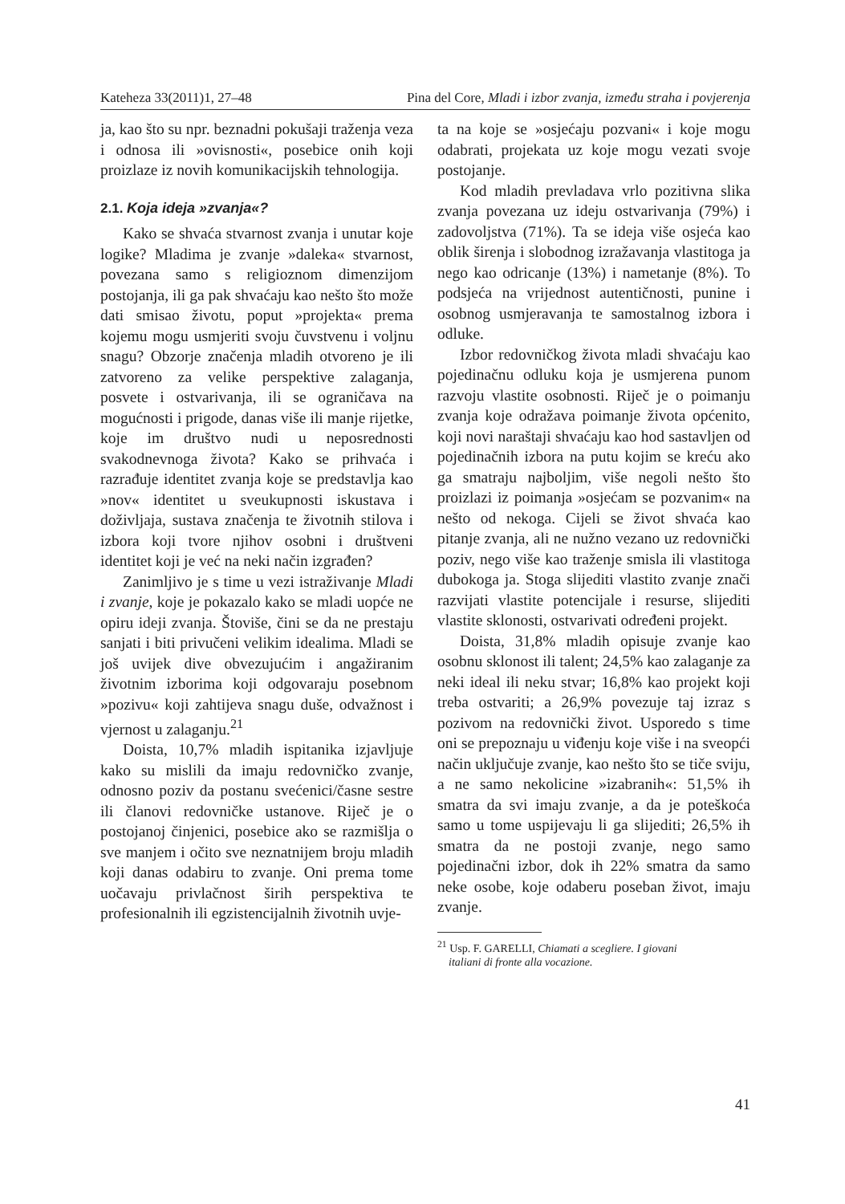Kateheza 33(2011)1, 27–48 Pina del Core, Mladi i izbor zvanja, između straha i povjerenja
ja, kao što su npr. beznadni pokušaji traženja veza i odnosa ili »ovisnosti«, posebice onih koji proizlaze iz novih komunikacijskih tehnologija.
2.1. Koja ideja »zvanja«?
Kako se shvaća stvarnost zvanja i unutar koje logike? Mladima je zvanje »daleka« stvarnost, povezana samo s religioznom dimenzijom postojanja, ili ga pak shvaćaju kao nešto što može dati smisao životu, poput »projekta« prema kojemu mogu usmjeriti svoju čuvstvenu i voljnu snagu? Obzorje značenja mladih otvoreno je ili zatvoreno za velike perspektive zalaganja, posvete i ostvarivanja, ili se ograničava na mogućnosti i prigode, danas više ili manje rijetke, koje im društvo nudi u neposrednosti svakodnevnoga života? Kako se prihvaća i razrađuje identitet zvanja koje se predstavlja kao »nov« identitet u sveukupnosti iskustava i doživljaja, sustava značenja te životnih stilova i izbora koji tvore njihov osobni i društveni identitet koji je već na neki način izgrađen?
Zanimljivo je s time u vezi istraživanje Mladi i zvanje, koje je pokazalo kako se mladi uopće ne opiru ideji zvanja. Štoviše, čini se da ne prestaju sanjati i biti privučeni velikim idealima. Mladi se još uvijek dive obvezujućim i angažiranim životnim izborima koji odgovaraju posebnom »pozivu« koji zahtijeva snagu duše, odvažnost i vjernost u zalaganju.<sup>21</sup>
Doista, 10,7% mladih ispitanika izjavljuje kako su mislili da imaju redovničko zvanje, odnosno poziv da postanu svećenici/časne sestre ili članovi redovničke ustanove. Riječ je o postojanoj činjenici, posebice ako se razmišlja o sve manjem i očito sve neznatnijem broju mladih koji danas odabiru to zvanje. Oni prema tome uočavaju privlačnost širih perspektiva te profesionalnih ili egzistencijalnih životnih uvje-
ta na koje se »osjećaju pozvani« i koje mogu odabrati, projekata uz koje mogu vezati svoje postojanje.
Kod mladih prevladava vrlo pozitivna slika zvanja povezana uz ideju ostvarivanja (79%) i zadovoljstva (71%). Ta se ideja više osjeća kao oblik širenja i slobodnog izražavanja vlastitoga ja nego kao odricanje (13%) i nametanje (8%). To podsjeća na vrijednost autentičnosti, punine i osobnog usmjeravanja te samostalnog izbora i odluke.
Izbor redovničkog života mladi shvaćaju kao pojedinačnu odluku koja je usmjerena punom razvoju vlastite osobnosti. Riječ je o poimanju zvanja koje odražava poimanje života općenito, koji novi naraštaji shvaćaju kao hod sastavljen od pojedinačnih izbora na putu kojim se kreću ako ga smatraju najboljim, više negoli nešto što proizlazi iz poimanja »osjećam se pozvanim« na nešto od nekoga. Cijeli se život shvaća kao pitanje zvanja, ali ne nužno vezano uz redovnički poziv, nego više kao traženje smisla ili vlastitoga dubokoga ja. Stoga slijediti vlastito zvanje znači razvijati vlastite potencijale i resurse, slijediti vlastite sklonosti, ostvarivati određeni projekt.
Doista, 31,8% mladih opisuje zvanje kao osobnu sklonost ili talent; 24,5% kao zalaganje za neki ideal ili neku stvar; 16,8% kao projekt koji treba ostvariti; a 26,9% povezuje taj izraz s pozivom na redovnički život. Usporedo s time oni se prepoznaju u viđenju koje više i na sveopći način uključuje zvanje, kao nešto što se tiče sviju, a ne samo nekolicine »izabranih«: 51,5% ih smatra da svi imaju zvanje, a da je poteškoća samo u tome uspijevaju li ga slijediti; 26,5% ih smatra da ne postoji zvanje, nego samo pojedinačni izbor, dok ih 22% smatra da samo neke osobe, koje odaberu poseban život, imaju zvanje.
<sup>21</sup> Usp. F. GARELLI, Chiamati a scegliere. I giovani
italiani di fronte alla vocazione.
41